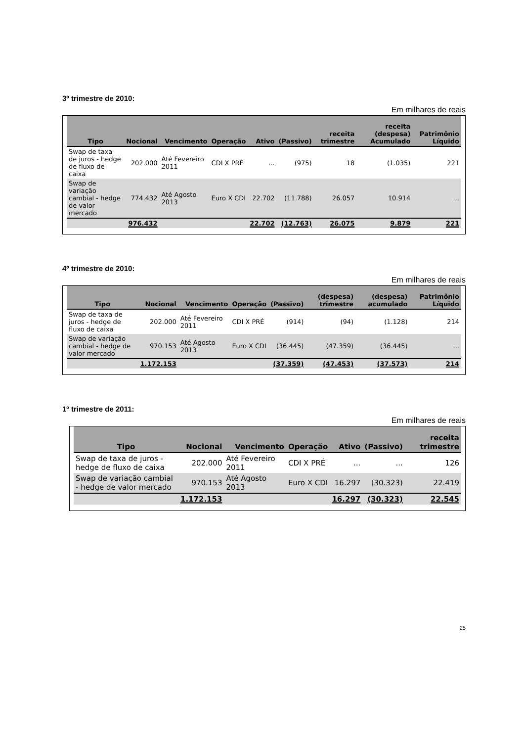3º trimestre de 2010:
Em milhares de reais
| Tipo | Nocional | Vencimento | Operação | Ativo | (Passivo) | receita trimestre | receita (despesa) Acumulado | Patrimônio Líquido |
| --- | --- | --- | --- | --- | --- | --- | --- | --- |
| Swap de taxa de juros - hedge de fluxo de caixa | 202.000 | Até Fevereiro 2011 | CDI X PRÉ | ... | (975) | 18 | (1.035) | 221 |
| Swap de variação cambial - hedge de valor mercado | 774.432 | Até Agosto 2013 | Euro X CDI | 22.702 | (11.788) | 26.057 | 10.914 | ... |
| | 976.432 | | | 22.702 | (12.763) | 26.075 | 9.879 | 221 |
4º trimestre de 2010:
Em milhares de reais
| Tipo | Nocional | Vencimento | Operação | (Passivo) | (despesa) trimestre | (despesa) acumulado | Patrimônio Líquido |
| --- | --- | --- | --- | --- | --- | --- | --- |
| Swap de taxa de juros - hedge de fluxo de caixa | 202.000 | Até Fevereiro 2011 | CDI X PRÉ | (914) | (94) | (1.128) | 214 |
| Swap de variação cambial - hedge de valor mercado | 970.153 | Até Agosto 2013 | Euro X CDI | (36.445) | (47.359) | (36.445) | ... |
| | 1.172.153 | | | (37.359) | (47.453) | (37.573) | 214 |
1º trimestre de 2011:
Em milhares de reais
| Tipo | Nocional | Vencimento | Operação | Ativo | (Passivo) | receita trimestre |
| --- | --- | --- | --- | --- | --- | --- |
| Swap de taxa de juros - hedge de fluxo de caixa | 202.000 | Até Fevereiro 2011 | CDI X PRÉ | ... | ... | 126 |
| Swap de variação cambial - hedge de valor mercado | 970.153 | Até Agosto 2013 | Euro X CDI | 16.297 | (30.323) | 22.419 |
| | 1.172.153 | | | 16.297 | (30.323) | 22.545 |
25